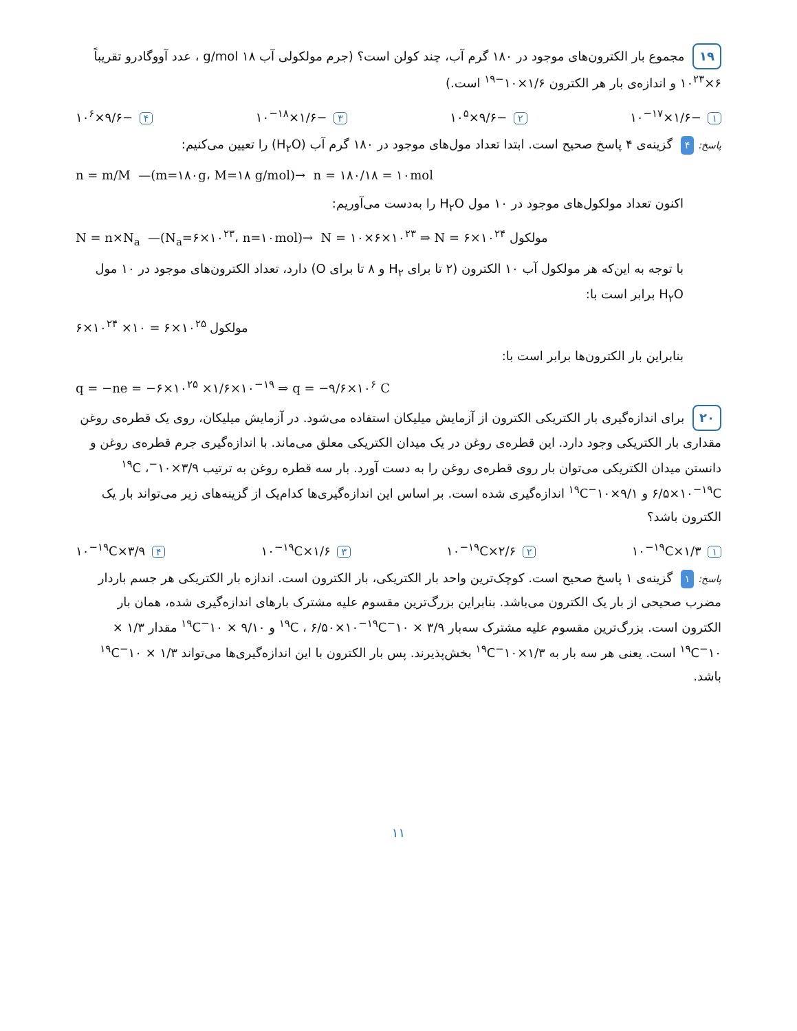۱۹ مجموع بار الکترون‌های موجود در ۱۸۰ گرم آب، چند کولن است؟ (جرم مولکولی آب ۱۸ g/mol ، عدد آووگادرو تقریباً ۶×۱۰<sup>۲۳</sup> و اندازه‌ی بار هر الکترون ۱/۶×۱۰<sup>−۱۹</sup> است.)
۱ −۱/۶×۱۰<sup>−۱۷</sup> ۲ −۹/۶×۱۰<sup>۵</sup> ۳ −۱/۶×۱۰<sup>−۱۸</sup> ۴ −۹/۶×۱۰<sup>۶</sup>
پاسخ: ۴ گزینه‌ی ۴ پاسخ صحیح است. ابتدا تعداد مول‌های موجود در ۱۸۰ گرم آب (H<sub>۲</sub>O) را تعیین می‌کنیم:
n = m/M —(m=۱۸۰g، M=۱۸ g/mol)→ n = ۱۸۰/۱۸ = ۱۰mol
اکنون تعداد مولکول‌های موجود در ۱۰ مول H<sub>۲</sub>O را به‌دست می‌آوریم:
N = n×N<sub>a</sub> —(N<sub>a</sub>=۶×۱۰<sup>۲۳</sup>، n=۱۰mol)→ N = ۱۰×۶×۱۰<sup>۲۳</sup> ⇒ N = ۶×۱۰<sup>۲۴</sup> مولکول
با توجه به این‌که هر مولکول آب ۱۰ الکترون (۲ تا برای H<sub>۲</sub> و ۸ تا برای O) دارد، تعداد الکترون‌های موجود در ۱۰ مول H<sub>۲</sub>O برابر است با:
۶×۱۰<sup>۲۴</sup> ×۱۰ = ۶×۱۰<sup>۲۵</sup> مولکول
بنابراین بار الکترون‌ها برابر است با:
q = −ne = −۶×۱۰<sup>۲۵</sup> ×۱/۶×۱۰<sup>−۱۹</sup> ⇒ q = −۹/۶×۱۰<sup>۶</sup> C
۲۰ برای اندازه‌گیری بار الکتریکی الکترون از آزمایش میلیکان استفاده می‌شود. در آزمایش میلیکان، روی یک قطره‌ی روغن مقداری بار الکتریکی وجود دارد. این قطره‌ی روغن در یک میدان الکتریکی معلق می‌ماند. با اندازه‌گیری جرم قطره‌ی روغن و دانستن میدان الکتریکی می‌توان بار روی قطره‌ی روغن را به دست آورد. بار سه قطره روغن به ترتیب ۳/۹×۱۰<sup>−۱۹</sup>C ، ۶/۵×۱۰<sup>−۱۹</sup>C و ۹/۱×۱۰<sup>−۱۹</sup>C اندازه‌گیری شده است. بر اساس این اندازه‌گیری‌ها کدام‌یک از گزینه‌های زیر می‌تواند بار یک الکترون باشد؟
۱ ۱/۳×۱۰<sup>−۱۹</sup>C ۲ ۲/۶×۱۰<sup>−۱۹</sup>C ۳ ۱/۶×۱۰<sup>−۱۹</sup>C ۴ ۳/۹×۱۰<sup>−۱۹</sup>C
پاسخ: ۱ گزینه‌ی ۱ پاسخ صحیح است. کوچک‌ترین واحد بار الکتریکی، بار الکترون است. اندازه بار الکتریکی هر جسم باردار مضرب صحیحی از بار یک الکترون می‌باشد. بنابراین بزرگ‌ترین مقسوم علیه مشترک بارهای اندازه‌گیری شده، همان بار الکترون است. بزرگ‌ترین مقسوم علیه مشترک سه‌بار ۳/۹ × ۱۰<sup>−۱۹</sup>C ، ۶/۵۰×۱۰<sup>−۱۹</sup>C و ۹/۱۰ × ۱۰<sup>−۱۹</sup>C مقدار ۱/۳ × ۱۰<sup>−۱۹</sup>C است. یعنی هر سه بار به ۱/۳×۱۰<sup>−۱۹</sup>C بخش‌پذیرند. پس بار الکترون با این اندازه‌گیری‌ها می‌تواند ۱/۳ × ۱۰<sup>−۱۹</sup>C باشد.
۱۱